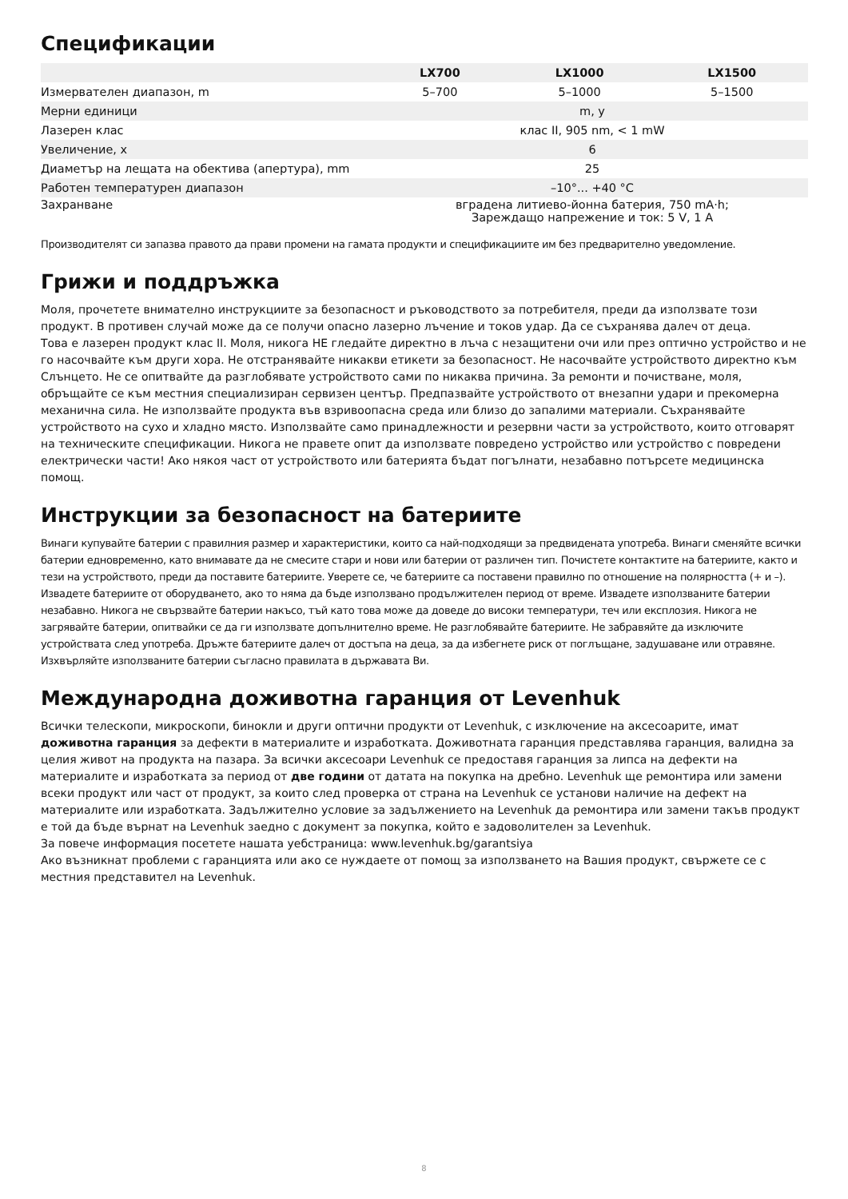Спецификации
| | LX700 | LX1000 | LX1500 |
| --- | --- | --- | --- |
| Измервателен диапазон, m | 5–700 | 5–1000 | 5–1500 |
| Мерни единици | m, y | | |
| Лазерен клас | клас II, 905 nm, < 1 mW | | |
| Увеличение, x | 6 | | |
| Диаметър на лещата на обектива (апертура), mm | 25 | | |
| Работен температурен диапазон | –10°... +40 °C | | |
| Захранване | вградена литиево-йонна батерия, 750 mA·h; Зареждащо напрежение и ток: 5 V, 1 A | | |
Производителят си запазва правото да прави промени на гамата продукти и спецификациите им без предварително уведомление.
Грижи и поддръжка
Моля, прочетете внимателно инструкциите за безопасност и ръководството за потребителя, преди да използвате този продукт. В противен случай може да се получи опасно лазерно лъчение и токов удар. Да се съхранява далеч от деца.
Това е лазерен продукт клас II. Моля, никога НЕ гледайте директно в лъча с незащитени очи или през оптично устройство и не го насочвайте към други хора. Не отстранявайте никакви етикети за безопасност. Не насочвайте устройството директно към Слънцето. Не се опитвайте да разглобявате устройството сами по никаква причина. За ремонти и почистване, моля, обръщайте се към местния специализиран сервизен център. Предпазвайте устройството от внезапни удари и прекомерна механична сила. Не използвайте продукта във взривоопасна среда или близо до запалими материали. Съхранявайте устройството на сухо и хладно място. Използвайте само принадлежности и резервни части за устройството, които отговарят на техническите спецификации. Никога не правете опит да използвате повредено устройство или устройство с повредени електрически части! Ако някоя част от устройството или батерията бъдат погълнати, незабавно потърсете медицинска помощ.
Инструкции за безопасност на батериите
Винаги купувайте батерии с правилния размер и характеристики, които са най-подходящи за предвидената употреба. Винаги сменяйте всички батерии едновременно, като внимавате да не смесите стари и нови или батерии от различен тип. Почистете контактите на батериите, както и тези на устройството, преди да поставите батериите. Уверете се, че батериите са поставени правилно по отношение на полярността (+ и –). Извадете батериите от оборудването, ако то няма да бъде използвано продължителен период от време. Извадете използваните батерии незабавно. Никога не свързвайте батерии накъсо, тъй като това може да доведе до високи температури, теч или експлозия. Никога не загрявайте батерии, опитвайки се да ги използвате допълнително време. Не разглобявайте батериите. Не забравяйте да изключите устройствата след употреба. Дръжте батериите далеч от достъпа на деца, за да избегнете риск от поглъщане, задушаване или отравяне. Изхвърляйте използваните батерии съгласно правилата в държавата Ви.
Международна доживотна гаранция от Levenhuk
Всички телескопи, микроскопи, бинокли и други оптични продукти от Levenhuk, с изключение на аксесоарите, имат доживотна гаранция за дефекти в материалите и изработката. Доживотната гаранция представлява гаранция, валидна за целия живот на продукта на пазара. За всички аксесоари Levenhuk се предоставя гаранция за липса на дефекти на материалите и изработката за период от две години от датата на покупка на дребно. Levenhuk ще ремонтира или замени всеки продукт или част от продукт, за които след проверка от страна на Levenhuk се установи наличие на дефект на материалите или изработката. Задължително условие за задължението на Levenhuk да ремонтира или замени такъв продукт е той да бъде върнат на Levenhuk заедно с документ за покупка, който е задоволителен за Levenhuk.
За повече информация посетете нашата уебстраница: www.levenhuk.bg/garantsiya
Ако възникнат проблеми с гаранцията или ако се нуждаете от помощ за използването на Вашия продукт, свържете се с местния представител на Levenhuk.
8